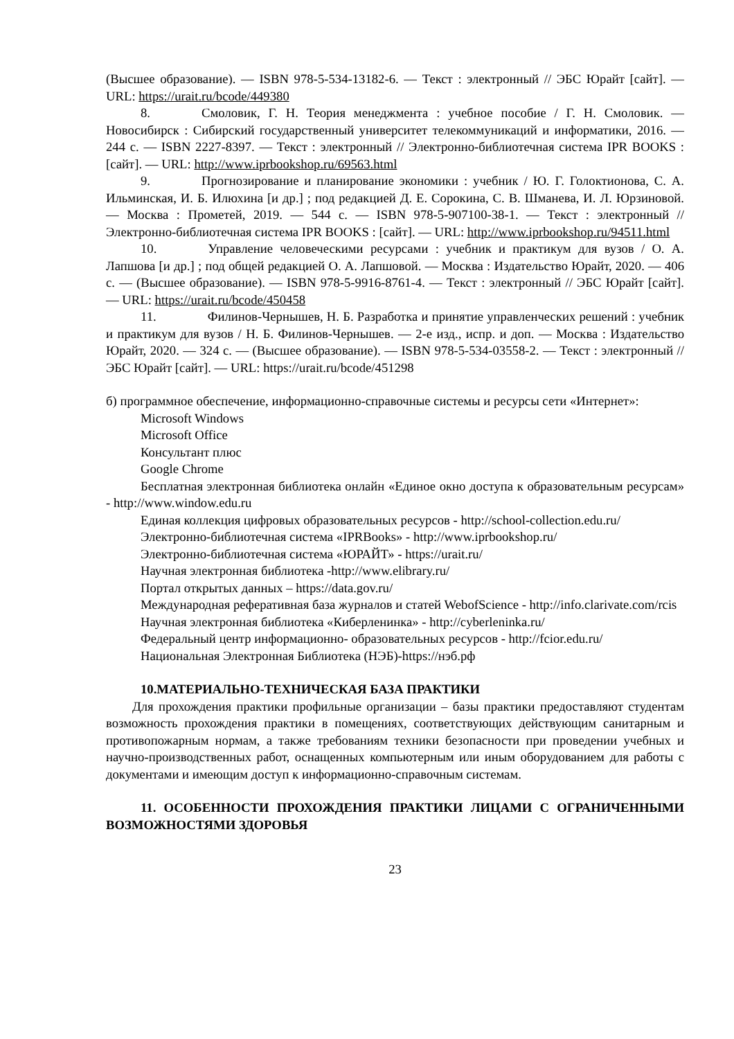(Высшее образование). — ISBN 978-5-534-13182-6. — Текст : электронный // ЭБС Юрайт [сайт]. — URL: https://urait.ru/bcode/449380
8. Смоловик, Г. Н. Теория менеджмента : учебное пособие / Г. Н. Смоловик. — Новосибирск : Сибирский государственный университет телекоммуникаций и информатики, 2016. — 244 c. — ISBN 2227-8397. — Текст : электронный // Электронно-библиотечная система IPR BOOKS : [сайт]. — URL: http://www.iprbookshop.ru/69563.html
9. Прогнозирование и планирование экономики : учебник / Ю. Г. Голоктионова, С. А. Ильминская, И. Б. Илюхина [и др.] ; под редакцией Д. Е. Сорокина, С. В. Шманева, И. Л. Юрзиновой. — Москва : Прометей, 2019. — 544 c. — ISBN 978-5-907100-38-1. — Текст : электронный // Электронно-библиотечная система IPR BOOKS : [сайт]. — URL: http://www.iprbookshop.ru/94511.html
10. Управление человеческими ресурсами : учебник и практикум для вузов / О. А. Лапшова [и др.] ; под общей редакцией О. А. Лапшовой. — Москва : Издательство Юрайт, 2020. — 406 с. — (Высшее образование). — ISBN 978-5-9916-8761-4. — Текст : электронный // ЭБС Юрайт [сайт]. — URL: https://urait.ru/bcode/450458
11. Филинов-Чернышев, Н. Б. Разработка и принятие управленческих решений : учебник и практикум для вузов / Н. Б. Филинов-Чернышев. — 2-е изд., испр. и доп. — Москва : Издательство Юрайт, 2020. — 324 с. — (Высшее образование). — ISBN 978-5-534-03558-2. — Текст : электронный // ЭБС Юрайт [сайт]. — URL: https://urait.ru/bcode/451298
б) программное обеспечение, информационно-справочные системы и ресурсы сети «Интернет»:
Microsoft Windows
Microsoft Office
Консультант плюс
Google Chrome
Бесплатная электронная библиотека онлайн «Единое окно доступа к образовательным ресурсам» - http://www.window.edu.ru
Единая коллекция цифровых образовательных ресурсов - http://school-collection.edu.ru/
Электронно-библиотечная система «IPRBooks» - http://www.iprbookshop.ru/
Электронно-библиотечная система «ЮРАЙТ» - https://urait.ru/
Научная электронная библиотека -http://www.elibrary.ru/
Портал открытых данных – https://data.gov.ru/
Международная реферативная база журналов и статей WebofScience - http://info.clarivate.com/rcis
Научная электронная библиотека «Киберленинка» - http://cyberleninka.ru/
Федеральный центр информационно- образовательных ресурсов - http://fcior.edu.ru/
Национальная Электронная Библиотека (НЭБ)-https://нэб.рф
10.МАТЕРИАЛЬНО-ТЕХНИЧЕСКАЯ БАЗА ПРАКТИКИ
Для прохождения практики профильные организации – базы практики предоставляют студентам возможность прохождения практики в помещениях, соответствующих действующим санитарным и противопожарным нормам, а также требованиям техники безопасности при проведении учебных и научно-производственных работ, оснащенных компьютерным или иным оборудованием для работы с документами и имеющим доступ к информационно-справочным системам.
11. ОСОБЕННОСТИ ПРОХОЖДЕНИЯ ПРАКТИКИ ЛИЦАМИ С ОГРАНИЧЕННЫМИ ВОЗМОЖНОСТЯМИ ЗДОРОВЬЯ
23